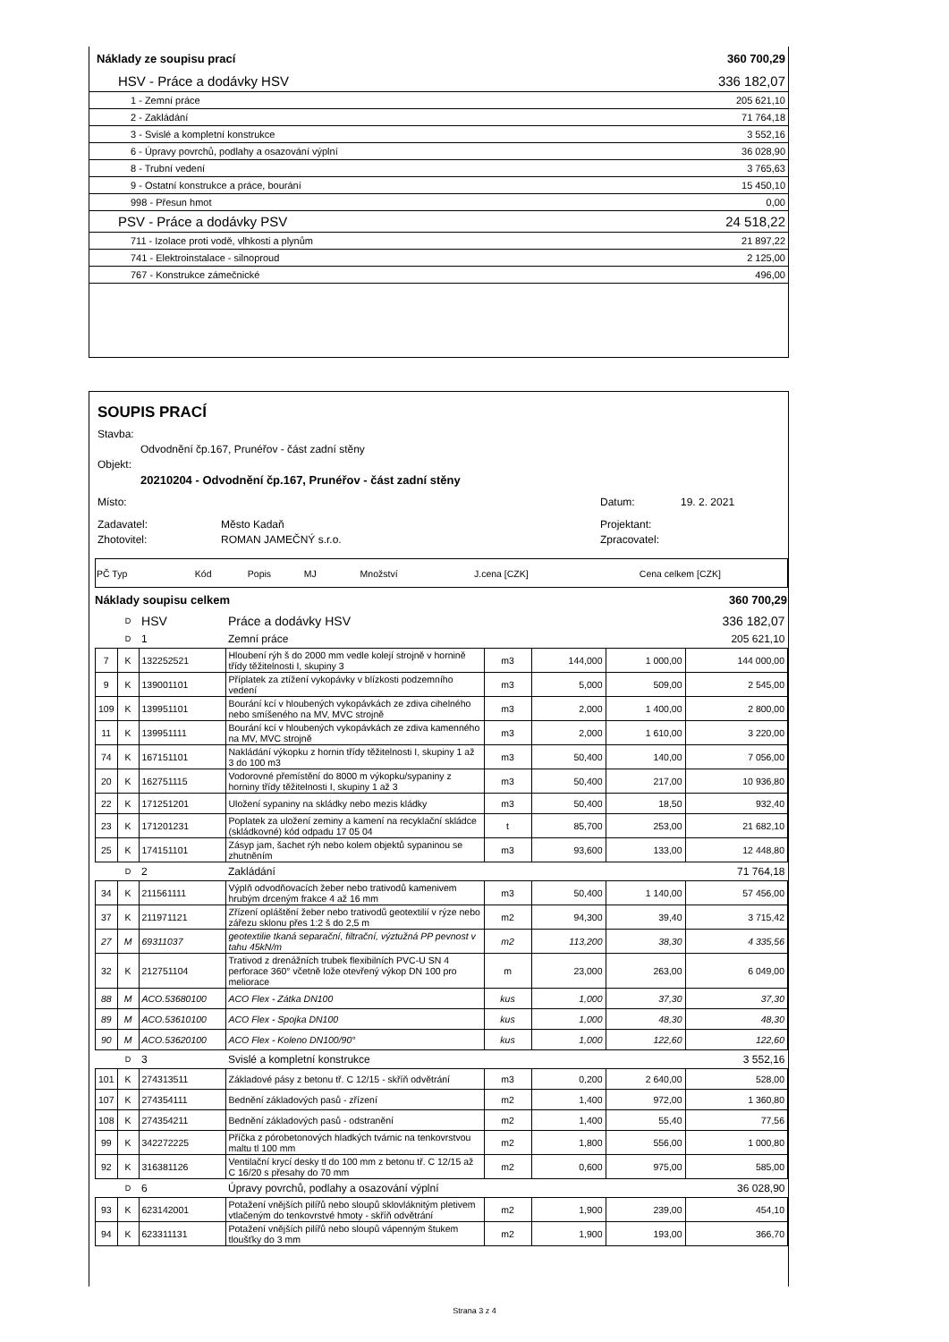| Náklady ze soupisu prací | 360 700,29 |
| HSV - Práce a dodávky HSV | 336 182,07 |
| 1 - Zemní práce | 205 621,10 |
| 2 - Zakládání | 71 764,18 |
| 3 - Svislé a kompletní konstrukce | 3 552,16 |
| 6 - Úpravy povrchů, podlahy a osazování výplní | 36 028,90 |
| 8 - Trubní vedení | 3 765,63 |
| 9 - Ostatní konstrukce a práce, bourání | 15 450,10 |
| 998 - Přesun hmot | 0,00 |
| PSV - Práce a dodávky PSV | 24 518,22 |
| 711 - Izolace proti vodě, vlhkosti a plynům | 21 897,22 |
| 741 - Elektroinstalace - silnoproud | 2 125,00 |
| 767 - Konstrukce zámečnické | 496,00 |
SOUPIS PRACÍ
Stavba:
Odvodnění čp.167, Prunéřov - část zadní stěny
Objekt:
20210204 - Odvodnění čp.167, Prunéřov - část zadní stěny
Místo: Datum: 19. 2. 2021
Zadavatel: Město Kadaň Projektant:
Zhotovitel: ROMAN JAMEČNÝ s.r.o. Zpracovatel:
| PČ Typ | Kód | Popis | MJ | Množství | J.cena [CZK] | Cena celkem [CZK] |
| --- | --- | --- | --- | --- | --- | --- |
| Náklady soupisu celkem | 360 700,29 |
| | D | HSV | Práce a dodávky HSV | | | | 336 182,07 |
| | D | 1 | Zemní práce | | | | 205 621,10 |
| 7 | K | 132252521 | Hloubení rýh š do 2000 mm vedle kolejí strojně v hornině třídy těžitelnosti I, skupiny 3 | m3 | 144,000 | 1 000,00 | 144 000,00 |
| 9 | K | 139001101 | Příplatek za ztížení vykopávky v blízkosti podzemního vedení | m3 | 5,000 | 509,00 | 2 545,00 |
| 109 | K | 139951101 | Bourání kcí v hloubených vykopávkách ze zdiva cihelného nebo smíšeného na MV, MVC strojně | m3 | 2,000 | 1 400,00 | 2 800,00 |
| 11 | K | 139951111 | Bourání kcí v hloubených vykopávkách ze zdiva kamenného na MV, MVC strojně | m3 | 2,000 | 1 610,00 | 3 220,00 |
| 74 | K | 167151101 | Nakládání výkopku z hornin třídy těžitelnosti I, skupiny 1 až 3 do 100 m3 | m3 | 50,400 | 140,00 | 7 056,00 |
| 20 | K | 162751115 | Vodorovné přemístění do 8000 m výkopku/sypaniny z horniny třídy těžitelnosti I, skupiny 1 až 3 | m3 | 50,400 | 217,00 | 10 936,80 |
| 22 | K | 171251201 | Uložení sypaniny na skládky nebo mezis kládky | m3 | 50,400 | 18,50 | 932,40 |
| 23 | K | 171201231 | Poplatek za uložení zeminy a kamení na recyklační skládce (skládkovné) kód odpadu 17 05 04 | t | 85,700 | 253,00 | 21 682,10 |
| 25 | K | 174151101 | Zásyp jam, šachet rýh nebo kolem objektů sypaninou se zhutněním | m3 | 93,600 | 133,00 | 12 448,80 |
| | D | 2 | Zakládání | | | | 71 764,18 |
| 34 | K | 211561111 | Výplň odvodňovacích žeber nebo trativodů kamenivem hrubým drceným frakce 4 až 16 mm | m3 | 50,400 | 1 140,00 | 57 456,00 |
| 37 | K | 211971121 | Zřízení opláštění žeber nebo trativodů geotextilií v rýze nebo zářezu sklonu přes 1:2 š do 2,5 m | m2 | 94,300 | 39,40 | 3 715,42 |
| 27 | M | 69311037 | geotextilie tkaná separační, filtrační, výztužná PP pevnost v tahu 45kN/m | m2 | 113,200 | 38,30 | 4 335,56 |
| 32 | K | 212751104 | Trativod z drenážních trubek flexibilních PVC-U SN 4 perforace 360° včetně lože otevřený výkop DN 100 pro meliorace | m | 23,000 | 263,00 | 6 049,00 |
| 88 | M | ACO.53680100 | ACO Flex - Zátka DN100 | kus | 1,000 | 37,30 | 37,30 |
| 89 | M | ACO.53610100 | ACO Flex - Spojka DN100 | kus | 1,000 | 48,30 | 48,30 |
| 90 | M | ACO.53620100 | ACO Flex - Koleno DN100/90° | kus | 1,000 | 122,60 | 122,60 |
| | D | 3 | Svislé a kompletní konstrukce | | | | 3 552,16 |
| 101 | K | 274313511 | Základové pásy z betonu tř. C 12/15 - skříň odvětrání | m3 | 0,200 | 2 640,00 | 528,00 |
| 107 | K | 274354111 | Bednění základových pasů - zřízení | m2 | 1,400 | 972,00 | 1 360,80 |
| 108 | K | 274354211 | Bednění základových pasů - odstranění | m2 | 1,400 | 55,40 | 77,56 |
| 99 | K | 342272225 | Příčka z pórobetonových hladkých tvárnic na tenkovrstvou maltu tl 100 mm | m2 | 1,800 | 556,00 | 1 000,80 |
| 92 | K | 316381126 | Ventilační krycí desky tl do 100 mm z betonu tř. C 12/15 až C 16/20 s přesahy do 70 mm | m2 | 0,600 | 975,00 | 585,00 |
| | D | 6 | Úpravy povrchů, podlahy a osazování výplní | | | | 36 028,90 |
| 93 | K | 623142001 | Potažení vnějších pilířů nebo sloupů sklovláknitým pletivem vtlačeným do tenkovrstvé hmoty - skříň odvětrání | m2 | 1,900 | 239,00 | 454,10 |
| 94 | K | 623311131 | Potažení vnějších pilířů nebo sloupů vápenným štukem tloušťky do 3 mm | m2 | 1,900 | 193,00 | 366,70 |
Strana 3 z 4